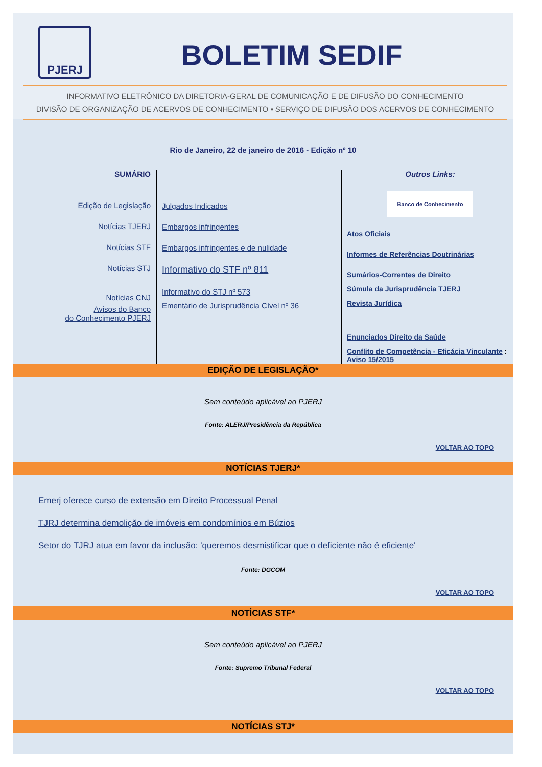PJERJ
BOLETIM SEDIF
INFORMATIVO ELETRÔNICO DA DIRETORIA-GERAL DE COMUNICAÇÃO E DE DIFUSÃO DO CONHECIMENTO
DIVISÃO DE ORGANIZAÇÃO DE ACERVOS DE CONHECIMENTO ▪ SERVIÇO DE DIFUSÃO DOS ACERVOS DE CONHECIMENTO
Rio de Janeiro, 22 de janeiro de 2016 - Edição nº 10
SUMÁRIO
Edição de Legislação
Notícias TJERJ
Notícias STF
Notícias STJ
Notícias CNJ
Avisos do Banco
do Conhecimento PJERJ
Julgados Indicados
Embargos infringentes
Embargos infringentes e de nulidade
Informativo do STF nº 811
Informativo do STJ nº 573
Ementário de Jurisprudência Cível nº 36
Outros Links:
Banco de Conhecimento
Atos Oficiais
Informes de Referências Doutrinárias
Sumários-Correntes de Direito
Súmula da Jurisprudência TJERJ
Revista Jurídica
Enunciados Direito da Saúde
Conflito de Competência - Eficácia Vinculante : Aviso 15/2015
EDIÇÃO DE LEGISLAÇÃO*
Sem conteúdo aplicável ao PJERJ
Fonte: ALERJ/Presidência da República
VOLTAR AO TOPO
NOTÍCIAS TJERJ*
Emerj oferece curso de extensão em Direito Processual Penal
TJRJ determina demolição de imóveis em condomínios em Búzios
Setor do TJRJ atua em favor da inclusão: 'queremos desmistificar que o deficiente não é eficiente'
Fonte: DGCOM
VOLTAR AO TOPO
NOTÍCIAS STF*
Sem conteúdo aplicável ao PJERJ
Fonte: Supremo Tribunal Federal
VOLTAR AO TOPO
NOTÍCIAS STJ*